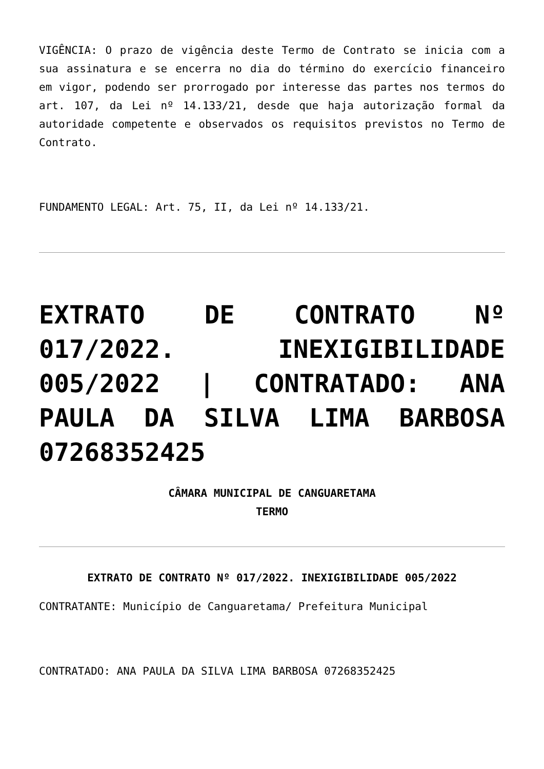VIGÊNCIA: O prazo de vigência deste Termo de Contrato se inicia com a sua assinatura e se encerra no dia do término do exercício financeiro em vigor, podendo ser prorrogado por interesse das partes nos termos do art. 107, da Lei nº 14.133/21, desde que haja autorização formal da autoridade competente e observados os requisitos previstos no Termo de Contrato.
FUNDAMENTO LEGAL: Art. 75, II, da Lei nº 14.133/21.
EXTRATO DE CONTRATO Nº 017/2022. INEXIGIBILIDADE 005/2022 | CONTRATADO: ANA PAULA DA SILVA LIMA BARBOSA 07268352425
CÂMARA MUNICIPAL DE CANGUARETAMA
TERMO
EXTRATO DE CONTRATO Nº 017/2022. INEXIGIBILIDADE 005/2022
CONTRATANTE: Município de Canguaretama/ Prefeitura Municipal
CONTRATADO: ANA PAULA DA SILVA LIMA BARBOSA 07268352425